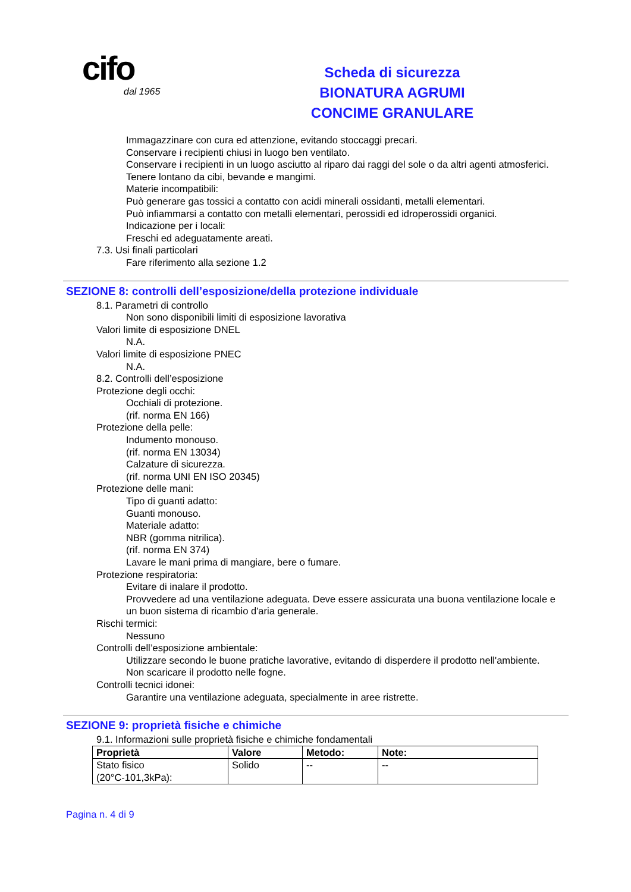cifo
dal 1965
Scheda di sicurezza
BIONATURA AGRUMI
CONCIME GRANULARE
Immagazzinare con cura ed attenzione, evitando stoccaggi precari.
Conservare i recipienti chiusi in luogo ben ventilato.
Conservare i recipienti in un luogo asciutto al riparo dai raggi del sole o da altri agenti atmosferici.
Tenere lontano da cibi, bevande e mangimi.
Materie incompatibili:
Può generare gas tossici a contatto con acidi minerali ossidanti, metalli elementari.
Può infiammarsi a contatto con metalli elementari, perossidi ed idroperossidi organici.
Indicazione per i locali:
Freschi ed adeguatamente areati.
7.3. Usi finali particolari
Fare riferimento alla sezione 1.2
SEZIONE 8: controlli dell’esposizione/della protezione individuale
8.1. Parametri di controllo
Non sono disponibili limiti di esposizione lavorativa
Valori limite di esposizione DNEL
N.A.
Valori limite di esposizione PNEC
N.A.
8.2. Controlli dell’esposizione
Protezione degli occhi:
Occhiali di protezione.
(rif. norma EN 166)
Protezione della pelle:
Indumento monouso.
(rif. norma EN 13034)
Calzature di sicurezza.
(rif. norma UNI EN ISO 20345)
Protezione delle mani:
Tipo di guanti adatto:
Guanti monouso.
Materiale adatto:
NBR (gomma nitrilica).
(rif. norma EN 374)
Lavare le mani prima di mangiare, bere o fumare.
Protezione respiratoria:
Evitare di inalare il prodotto.
Provvedere ad una ventilazione adeguata. Deve essere assicurata una buona ventilazione locale e un buon sistema di ricambio d'aria generale.
Rischi termici:
Nessuno
Controlli dell’esposizione ambientale:
Utilizzare secondo le buone pratiche lavorative, evitando di disperdere il prodotto nell'ambiente.
Non scaricare il prodotto nelle fogne.
Controlli tecnici idonei:
Garantire una ventilazione adeguata, specialmente in aree ristrette.
SEZIONE 9: proprietà fisiche e chimiche
9.1. Informazioni sulle proprietà fisiche e chimiche fondamentali
| Proprietà | Valore | Metodo: | Note: |
| --- | --- | --- | --- |
| Stato fisico (20°C-101,3kPa): | Solido | -- | -- |
Pagina n. 4 di 9